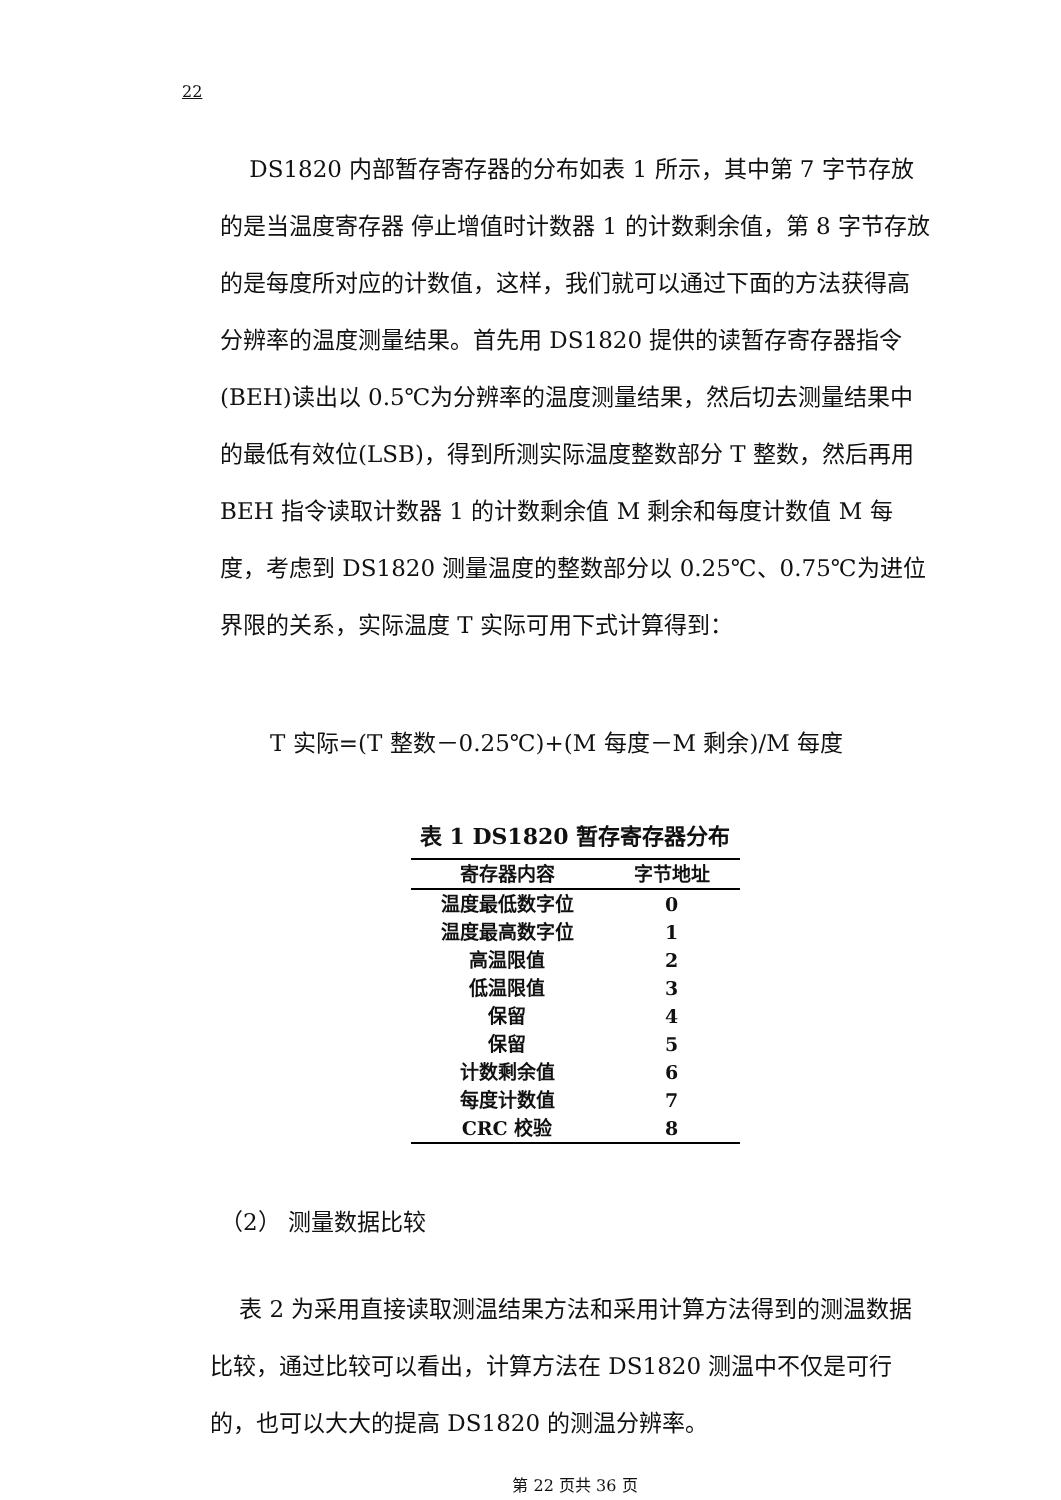22
DS1820 内部暂存寄存器的分布如表 1 所示，其中第 7 字节存放的是当温度寄存器 停止增值时计数器 1 的计数剩余值，第 8 字节存放的是每度所对应的计数值，这样，我们就可以通过下面的方法获得高分辨率的温度测量结果。首先用 DS1820 提供的读暂存寄存器指令(BEH)读出以 0.5℃为分辨率的温度测量结果，然后切去测量结果中的最低有效位(LSB)，得到所测实际温度整数部分 T 整数，然后再用 BEH 指令读取计数器 1 的计数剩余值 M 剩余和每度计数值 M 每度，考虑到 DS1820 测量温度的整数部分以 0.25℃、0.75℃为进位界限的关系，实际温度 T 实际可用下式计算得到：
T 实际=(T 整数－0.25℃)+(M 每度－M 剩余)/M 每度
表 1 DS1820 暂存寄存器分布
| 寄存器内容 | 字节地址 |
| --- | --- |
| 温度最低数字位 | 0 |
| 温度最高数字位 | 1 |
| 高温限值 | 2 |
| 低温限值 | 3 |
| 保留 | 4 |
| 保留 | 5 |
| 计数剩余值 | 6 |
| 每度计数值 | 7 |
| CRC 校验 | 8 |
（2） 测量数据比较
表 2 为采用直接读取测温结果方法和采用计算方法得到的测温数据比较，通过比较可以看出，计算方法在 DS1820 测温中不仅是可行的，也可以大大的提高 DS1820 的测温分辨率。
第 22 页共 36 页